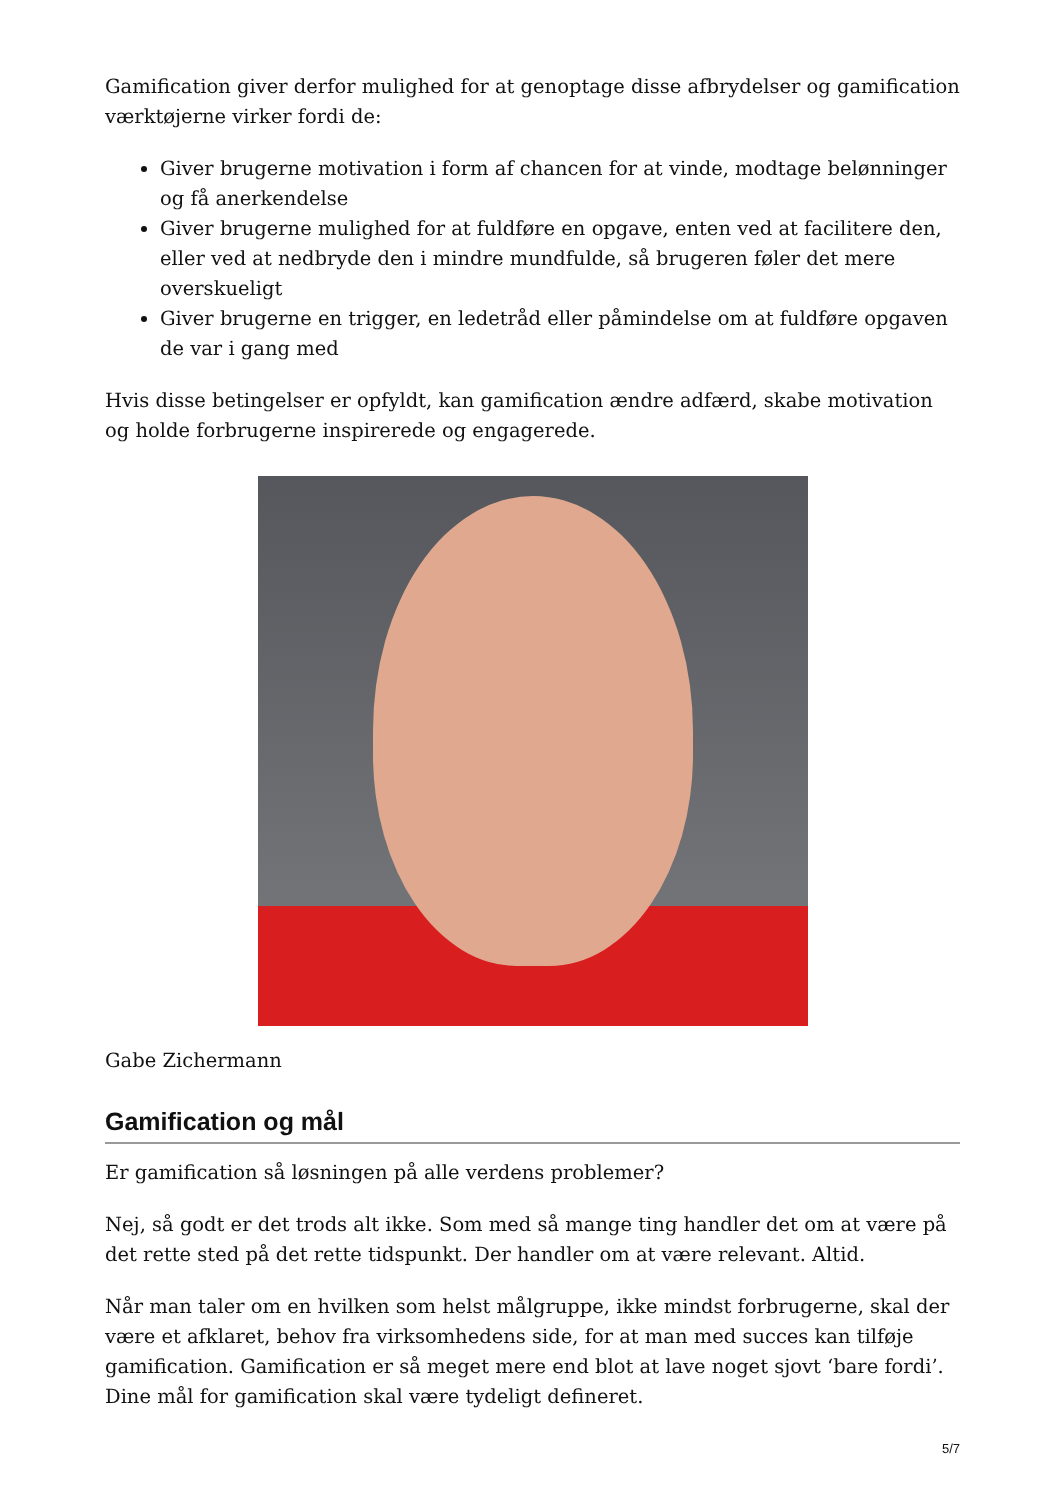Gamification giver derfor mulighed for at genoptage disse afbrydelser og gamification værktøjerne virker fordi de:
Giver brugerne motivation i form af chancen for at vinde, modtage belønninger og få anerkendelse
Giver brugerne mulighed for at fuldføre en opgave, enten ved at facilitere den, eller ved at nedbryde den i mindre mundfulde, så brugeren føler det mere overskueligt
Giver brugerne en trigger, en ledetråd eller påmindelse om at fuldføre opgaven de var i gang med
Hvis disse betingelser er opfyldt, kan gamification ændre adfærd, skabe motivation og holde forbrugerne inspirerede og engagerede.
Gabe Zichermann
Gamification og mål
Er gamification så løsningen på alle verdens problemer?
Nej, så godt er det trods alt ikke. Som med så mange ting handler det om at være på det rette sted på det rette tidspunkt. Der handler om at være relevant. Altid.
Når man taler om en hvilken som helst målgruppe, ikke mindst forbrugerne, skal der være et afklaret, behov fra virksomhedens side, for at man med succes kan tilføje gamification. Gamification er så meget mere end blot at lave noget sjovt ‘bare fordi’. Dine mål for gamification skal være tydeligt defineret.
5/7